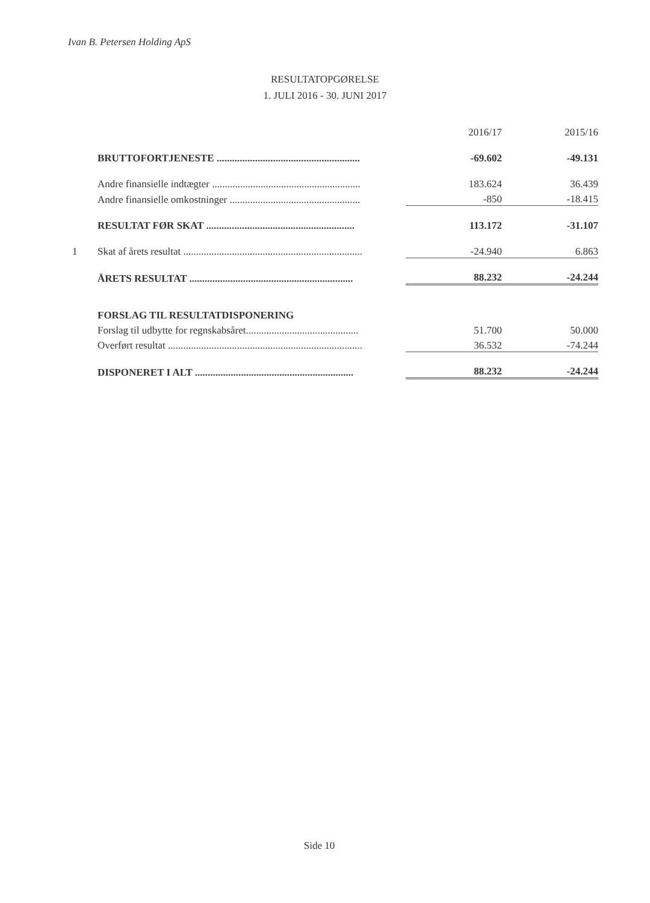Ivan B. Petersen Holding ApS
RESULTATOPGØRELSE
1. JULI 2016 - 30. JUNI 2017
| | | 2016/17 | 2015/16 |
| | BRUTTOFORTJENESTE ........................................................ | -69.602 | -49.131 |
| | Andre finansielle indtægter .......................................................... | 183.624 | 36.439 |
| | Andre finansielle omkostninger ................................................... | -850 | -18.415 |
| | RESULTAT FØR SKAT .......................................................... | 113.172 | -31.107 |
| 1 | Skat af årets resultat ...................................................................... | -24.940 | 6.863 |
| | ÅRETS RESULTAT ................................................................ | 88.232 | -24.244 |
| | FORSLAG TIL RESULTATDISPONERING | | |
| | Forslag til udbytte for regnskabsåret............................................ | 51.700 | 50.000 |
| | Overført resultat ............................................................................ | 36.532 | -74.244 |
| | DISPONERET I ALT .............................................................. | 88.232 | -24.244 |
Side 10